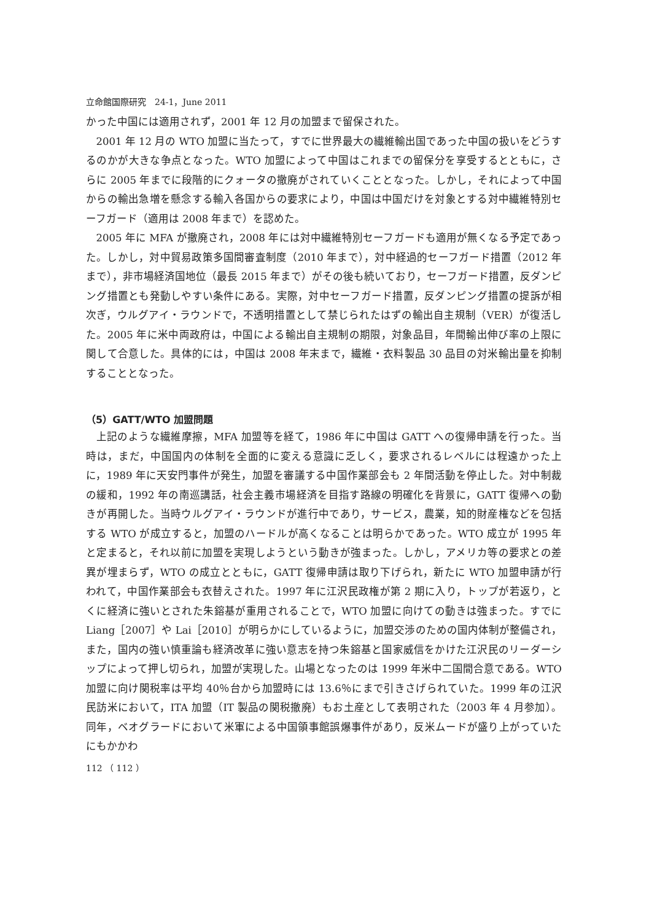立命館国際研究　24-1，June 2011
かった中国には適用されず，2001 年 12 月の加盟まで留保された。
2001 年 12 月の WTO 加盟に当たって，すでに世界最大の繊維輸出国であった中国の扱いをどうするのかが大きな争点となった。WTO 加盟によって中国はこれまでの留保分を享受するとともに，さらに 2005 年までに段階的にクォータの撤廃がされていくこととなった。しかし，それによって中国からの輸出急増を懸念する輸入各国からの要求により，中国は中国だけを対象とする対中繊維特別セーフガード（適用は 2008 年まで）を認めた。
2005 年に MFA が撤廃され，2008 年には対中繊維特別セーフガードも適用が無くなる予定であった。しかし，対中貿易政策多国間審査制度（2010 年まで），対中経過的セーフガード措置（2012 年まで），非市場経済国地位（最長 2015 年まで）がその後も続いており，セーフガード措置，反ダンピング措置とも発動しやすい条件にある。実際，対中セーフガード措置，反ダンピング措置の提訴が相次ぎ，ウルグアイ・ラウンドで，不透明措置として禁じられたはずの輸出自主規制（VER）が復活した。2005 年に米中両政府は，中国による輸出自主規制の期限，対象品目，年間輸出伸び率の上限に関して合意した。具体的には，中国は 2008 年末まで，繊維・衣料製品 30 品目の対米輸出量を抑制することとなった。
（5）GATT/WTO 加盟問題
上記のような繊維摩擦，MFA 加盟等を経て，1986 年に中国は GATT への復帰申請を行った。当時は，まだ，中国国内の体制を全面的に変える意識に乏しく，要求されるレベルには程遠かった上に，1989 年に天安門事件が発生，加盟を審議する中国作業部会も 2 年間活動を停止した。対中制裁の緩和，1992 年の南巡講話，社会主義市場経済を目指す路線の明確化を背景に，GATT 復帰への動きが再開した。当時ウルグアイ・ラウンドが進行中であり，サービス，農業，知的財産権などを包括する WTO が成立すると，加盟のハードルが高くなることは明らかであった。WTO 成立が 1995 年と定まると，それ以前に加盟を実現しようという動きが強まった。しかし，アメリカ等の要求との差異が埋まらず，WTO の成立とともに，GATT 復帰申請は取り下げられ，新たに WTO 加盟申請が行われて，中国作業部会も衣替えされた。1997 年に江沢民政権が第 2 期に入り，トップが若返り，とくに経済に強いとされた朱鎔基が重用されることで，WTO 加盟に向けての動きは強まった。すでに Liang［2007］や Lai［2010］が明らかにしているように，加盟交渉のための国内体制が整備され，また，国内の強い慎重論も経済改革に強い意志を持つ朱鎔基と国家威信をかけた江沢民のリーダーシップによって押し切られ，加盟が実現した。山場となったのは 1999 年米中二国間合意である。WTO 加盟に向け関税率は平均 40％台から加盟時には 13.6％にまで引きさげられていた。1999 年の江沢民訪米において，ITA 加盟（IT 製品の関税撤廃）もお土産として表明された（2003 年 4 月参加）。同年，ベオグラードにおいて米軍による中国領事館誤爆事件があり，反米ムードが盛り上がっていたにもかかわ
112 （ 112 ）